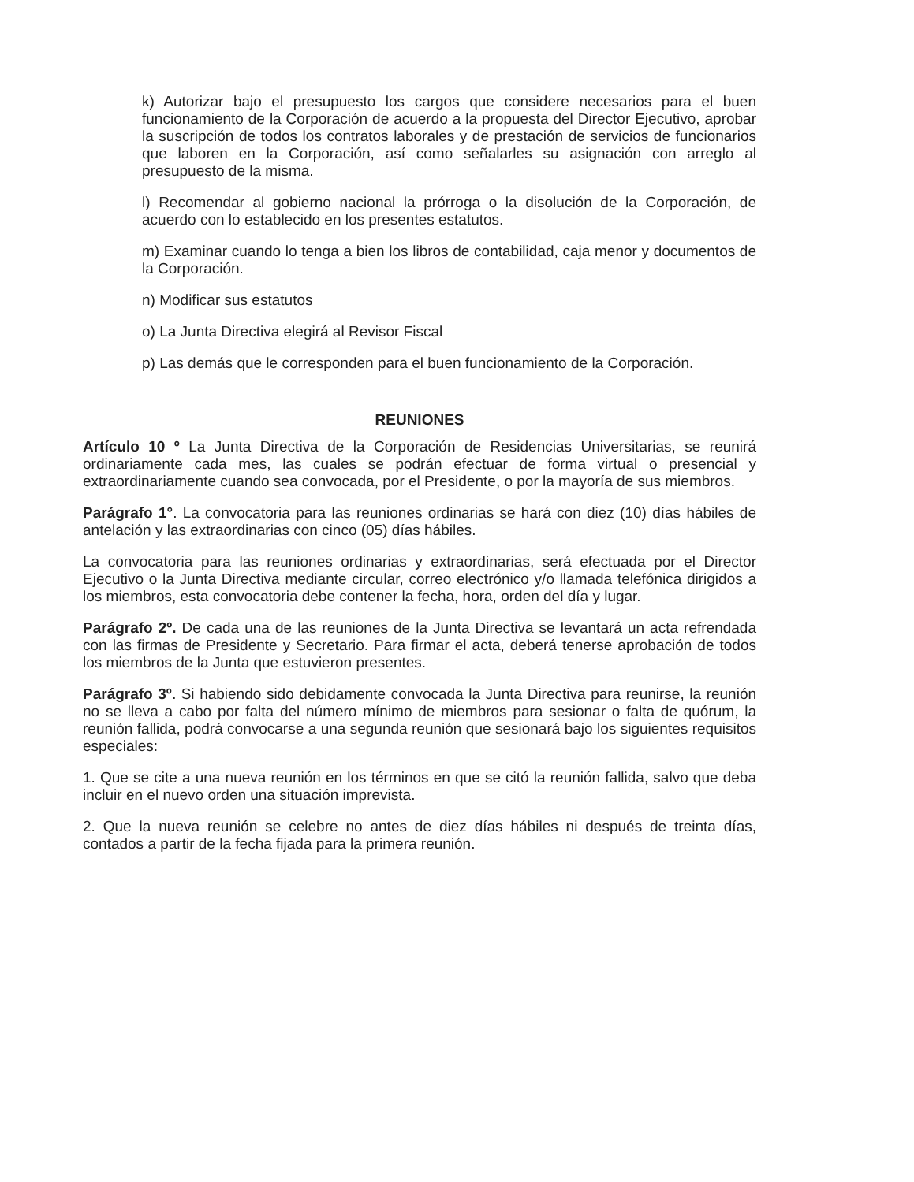k) Autorizar bajo el presupuesto los cargos que considere necesarios para el buen funcionamiento de la Corporación de acuerdo a la propuesta del Director Ejecutivo, aprobar la suscripción de todos los contratos laborales y de prestación de servicios de funcionarios que laboren en la Corporación, así como señalarles su asignación con arreglo al presupuesto de la misma.
l) Recomendar al gobierno nacional la prórroga o la disolución de la Corporación, de acuerdo con lo establecido en los presentes estatutos.
m) Examinar cuando lo tenga a bien los libros de contabilidad, caja menor y documentos de la Corporación.
n) Modificar sus estatutos
o) La Junta Directiva elegirá al Revisor Fiscal
p) Las demás que le corresponden para el buen funcionamiento de la Corporación.
REUNIONES
Artículo 10 º La Junta Directiva de la Corporación de Residencias Universitarias, se reunirá ordinariamente cada mes, las cuales se podrán efectuar de forma virtual o presencial y extraordinariamente cuando sea convocada, por el Presidente, o por la mayoría de sus miembros.
Parágrafo 1°. La convocatoria para las reuniones ordinarias se hará con diez (10) días hábiles de antelación y las extraordinarias con cinco (05) días hábiles.
La convocatoria para las reuniones ordinarias y extraordinarias, será efectuada por el Director Ejecutivo o la Junta Directiva mediante circular, correo electrónico y/o llamada telefónica dirigidos a los miembros, esta convocatoria debe contener la fecha, hora, orden del día y lugar.
Parágrafo 2º. De cada una de las reuniones de la Junta Directiva se levantará un acta refrendada con las firmas de Presidente y Secretario. Para firmar el acta, deberá tenerse aprobación de todos los miembros de la Junta que estuvieron presentes.
Parágrafo 3º. Si habiendo sido debidamente convocada la Junta Directiva para reunirse, la reunión no se lleva a cabo por falta del número mínimo de miembros para sesionar o falta de quórum, la reunión fallida, podrá convocarse a una segunda reunión que sesionará bajo los siguientes requisitos especiales:
1. Que se cite a una nueva reunión en los términos en que se citó la reunión fallida, salvo que deba incluir en el nuevo orden una situación imprevista.
2. Que la nueva reunión se celebre no antes de diez días hábiles ni después de treinta días, contados a partir de la fecha fijada para la primera reunión.